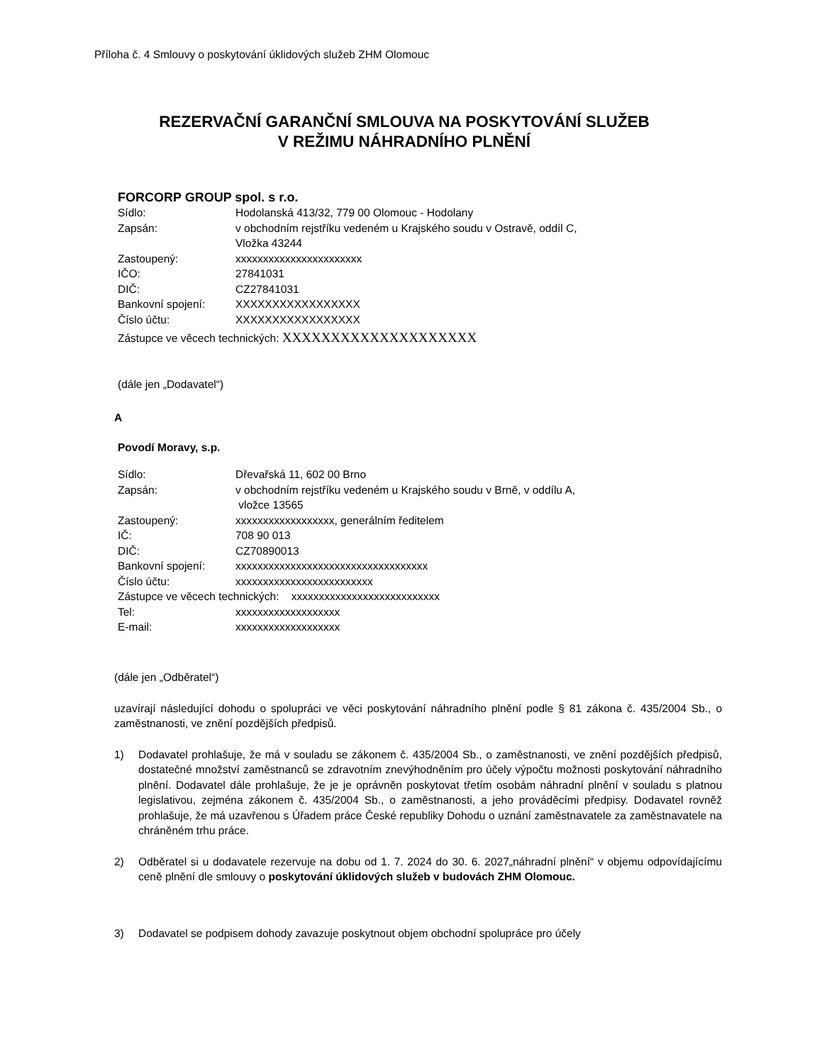Příloha č. 4 Smlouvy o poskytování úklidových služeb ZHM Olomouc
REZERVAČNÍ GARANČNÍ SMLOUVA NA POSKYTOVÁNÍ SLUŽEB
V REŽIMU NÁHRADNÍHO PLNĚNÍ
FORCORP GROUP spol. s r.o.
| Sídlo: | Hodolanská 413/32, 779 00 Olomouc - Hodolany |
| Zapsán: | v obchodním rejstříku vedeném u Krajského soudu v Ostravě, oddíl C, Vložka 43244 |
| Zastoupený: | xxxxxxxxxxxxxxxxxxxxxxx |
| IČO: | 27841031 |
| DIČ: | CZ27841031 |
| Bankovní spojení: | XXXXXXXXXXXXXXXXX |
| Číslo účtu: | XXXXXXXXXXXXXXXXX |
Zástupce ve věcech technických: XXXXXXXXXXXXXXXXXXXX
(dále jen „Dodavatel“)
A
Povodí Moravy, s.p.
| Sídlo: | Dřevařská 11, 602 00 Brno |
| Zapsán: | v obchodním rejstříku vedeném u Krajského soudu v Brně, v oddílu A, vložce 13565 |
| Zastoupený: | xxxxxxxxxxxxxxxxxx, generálním ředitelem |
| IČ: | 708 90 013 |
| DIČ: | CZ70890013 |
| Bankovní spojení: | xxxxxxxxxxxxxxxxxxxxxxxxxxxxxxxxxxx |
| Číslo účtu: | xxxxxxxxxxxxxxxxxxxxxxxxx |
| Zástupce ve věcech technických: xxxxxxxxxxxxxxxxxxxxxxxxxxx | |
| Tel: | xxxxxxxxxxxxxxxxxxx |
| E-mail: | xxxxxxxxxxxxxxxxxxx |
(dále jen „Odběratel“)
uzavírají následující dohodu o spolupráci ve věci poskytování náhradního plnění podle § 81 zákona č. 435/2004 Sb., o zaměstnanosti, ve znění pozdějších předpisů.
1) Dodavatel prohlašuje, že má v souladu se zákonem č. 435/2004 Sb., o zaměstnanosti, ve znění pozdějších předpisů, dostatečné množství zaměstnanců se zdravotním znevýhodněním pro účely výpočtu možnosti poskytování náhradního plnění. Dodavatel dále prohlašuje, že je je oprávněn poskytovat třetím osobám náhradní plnění v souladu s platnou legislativou, zejména zákonem č. 435/2004 Sb., o zaměstnanosti, a jeho prováděcími předpisy. Dodavatel rovněž prohlašuje, že má uzavřenou s Úřadem práce České republiky Dohodu o uznání zaměstnavatele za zaměstnavatele na chráněném trhu práce.
2) Odběratel si u dodavatele rezervuje na dobu od 1. 7. 2024 do 30. 6. 2027„náhradní plnění“ v objemu odpovídajícímu ceně plnění dle smlouvy o poskytování úklidových služeb v budovách ZHM Olomouc.
3) Dodavatel se podpisem dohody zavazuje poskytnout objem obchodní spolupráce pro účely